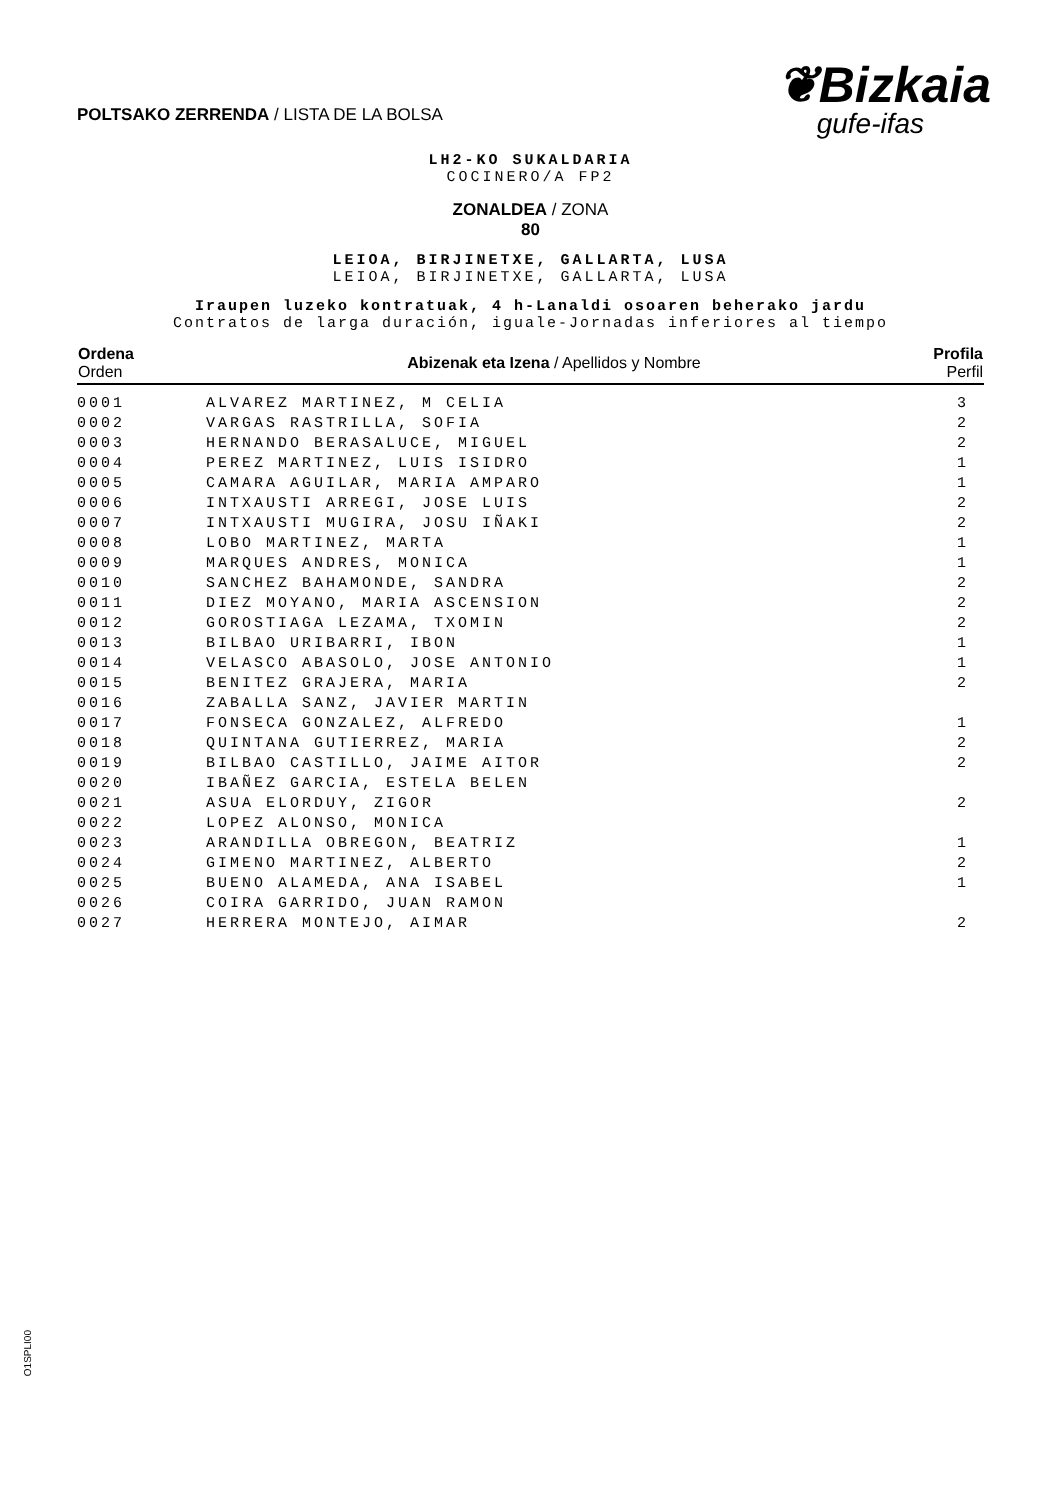POLTSAKO ZERRENDA / LISTA DE LA BOLSA
❦Bizkaia
gufe-ifas
LH2-KO SUKALDARIA
COCINERO/A FP2
ZONALDEA / ZONA
80
LEIOA, BIRJINETXE, GALLARTA, LUSA
LEIOA, BIRJINETXE, GALLARTA, LUSA
Iraupen luzeko kontratuak, 4 h-Lanaldi osoaren beherako jardu
Contratos de larga duración, iguale-Jornadas inferiores al tiempo
| Ordena Orden | Abizenak eta Izena / Apellidos y Nombre | Profila Perfil |
| --- | --- | --- |
| 0001 | ALVAREZ MARTINEZ, M CELIA | 3 |
| 0002 | VARGAS RASTRILLA, SOFIA | 2 |
| 0003 | HERNANDO BERASALUCE, MIGUEL | 2 |
| 0004 | PEREZ MARTINEZ, LUIS ISIDRO | 1 |
| 0005 | CAMARA AGUILAR, MARIA AMPARO | 1 |
| 0006 | INTXAUSTI ARREGI, JOSE LUIS | 2 |
| 0007 | INTXAUSTI MUGIRA, JOSU IÑAKI | 2 |
| 0008 | LOBO MARTINEZ, MARTA | 1 |
| 0009 | MARQUES ANDRES, MONICA | 1 |
| 0010 | SANCHEZ BAHAMONDE, SANDRA | 2 |
| 0011 | DIEZ MOYANO, MARIA ASCENSION | 2 |
| 0012 | GOROSTIAGA LEZAMA, TXOMIN | 2 |
| 0013 | BILBAO URIBARRI, IBON | 1 |
| 0014 | VELASCO ABASOLO, JOSE ANTONIO | 1 |
| 0015 | BENITEZ GRAJERA, MARIA | 2 |
| 0016 | ZABALLA SANZ, JAVIER MARTIN | |
| 0017 | FONSECA GONZALEZ, ALFREDO | 1 |
| 0018 | QUINTANA GUTIERREZ, MARIA | 2 |
| 0019 | BILBAO CASTILLO, JAIME AITOR | 2 |
| 0020 | IBAÑEZ GARCIA, ESTELA BELEN | |
| 0021 | ASUA ELORDUY, ZIGOR | 2 |
| 0022 | LOPEZ ALONSO, MONICA | |
| 0023 | ARANDILLA OBREGON, BEATRIZ | 1 |
| 0024 | GIMENO MARTINEZ, ALBERTO | 2 |
| 0025 | BUENO ALAMEDA, ANA ISABEL | 1 |
| 0026 | COIRA GARRIDO, JUAN RAMON | |
| 0027 | HERRERA MONTEJO, AIMAR | 2 |
O1SPLI00